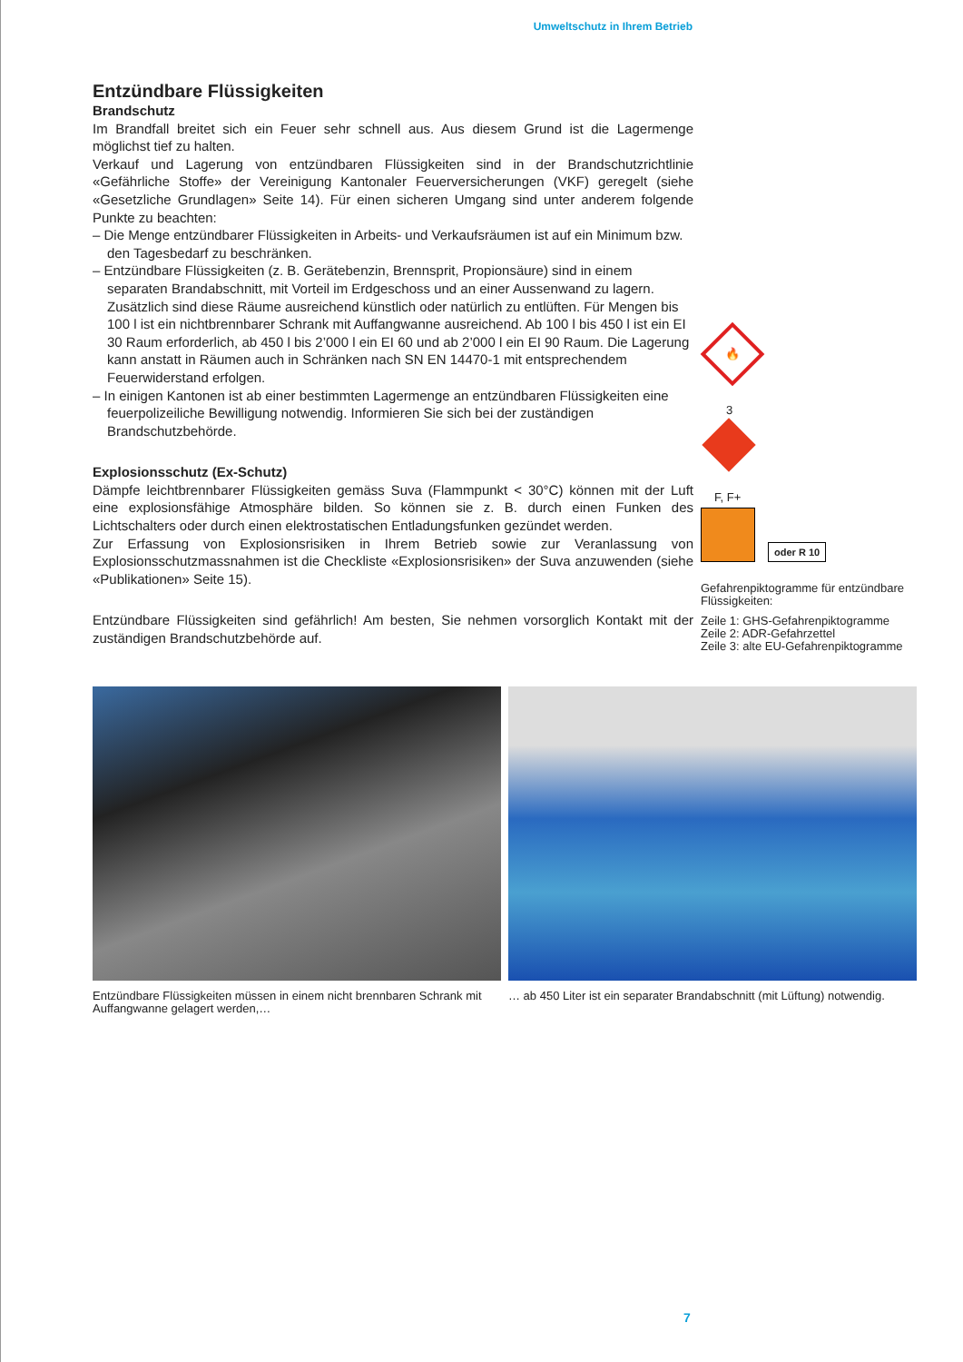Umweltschutz in Ihrem Betrieb
Entzündbare Flüssigkeiten
Brandschutz
Im Brandfall breitet sich ein Feuer sehr schnell aus. Aus diesem Grund ist die Lagermenge möglichst tief zu halten.
Verkauf und Lagerung von entzündbaren Flüssigkeiten sind in der Brandschutzrichtlinie «Gefährliche Stoffe» der Vereinigung Kantonaler Feuerversicherungen (VKF) geregelt (siehe «Gesetzliche Grundlagen» Seite 14). Für einen sicheren Umgang sind unter anderem folgende Punkte zu beachten:
– Die Menge entzündbarer Flüssigkeiten in Arbeits- und Verkaufsräumen ist auf ein Minimum bzw. den Tagesbedarf zu beschränken.
– Entzündbare Flüssigkeiten (z. B. Gerätebenzin, Brennsprit, Propionsäure) sind in einem separaten Brandabschnitt, mit Vorteil im Erdgeschoss und an einer Aussenwand zu lagern. Zusätzlich sind diese Räume ausreichend künstlich oder natürlich zu entlüften. Für Mengen bis 100 l ist ein nichtbrennbarer Schrank mit Auffangwanne ausreichend. Ab 100 l bis 450 l ist ein EI 30 Raum erforderlich, ab 450 l bis 2’000 l ein EI 60 und ab 2’000 l ein EI 90 Raum. Die Lagerung kann anstatt in Räumen auch in Schränken nach SN EN 14470-1 mit entsprechendem Feuerwiderstand erfolgen.
– In einigen Kantonen ist ab einer bestimmten Lagermenge an entzündbaren Flüssigkeiten eine feuerpolizeiliche Bewilligung notwendig. Informieren Sie sich bei der zuständigen Brandschutzbehörde.
Explosionsschutz (Ex-Schutz)
Dämpfe leichtbrennbarer Flüssigkeiten gemäss Suva (Flammpunkt < 30°C) können mit der Luft eine explosionsfähige Atmosphäre bilden. So können sie z. B. durch einen Funken des Lichtschalters oder durch einen elektrostatischen Entladungsfunken gezündet werden.
Zur Erfassung von Explosionsrisiken in Ihrem Betrieb sowie zur Veranlassung von Explosionsschutzmassnahmen ist die Checkliste «Explosionsrisiken» der Suva anzuwenden (siehe «Publikationen» Seite 15).
Entzündbare Flüssigkeiten sind gefährlich! Am besten, Sie nehmen vorsorglich Kontakt mit der zuständigen Brandschutzbehörde auf.
🔥
3
F, F+
oder R 10
Gefahrenpiktogramme für entzündbare Flüssigkeiten:
Zeile 1: GHS-Gefahrenpiktogramme
Zeile 2: ADR-Gefahrzettel
Zeile 3: alte EU-Gefahrenpiktogramme
Entzündbare Flüssigkeiten müssen in einem nicht brennbaren Schrank mit Auffangwanne gelagert werden,…
… ab 450 Liter ist ein separater Brandabschnitt (mit Lüftung) notwendig.
7